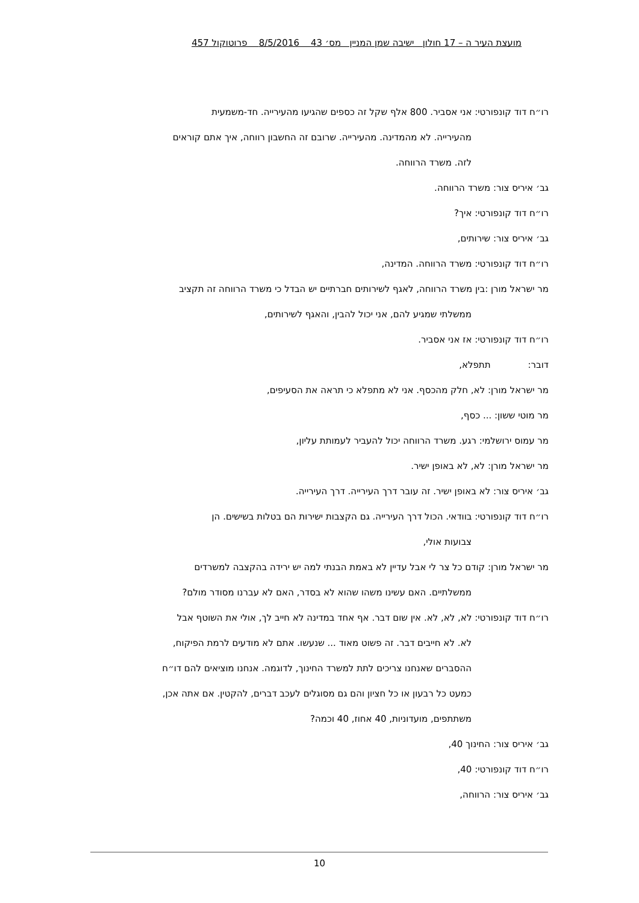מועצת העיר ה – 17 חולון ישיבה שמן המניין מס׳ 43 8/5/2016 פרוטוקול 457
רו״ח דוד קונפורטי: אני אסביר. 800 אלף שקל זה כספים שהגיעו מהעירייה. חד-משמעית
מהעירייה. לא מהמדינה. מהעירייה. שרובם זה החשבון רווחה, איך אתם קוראים
לזה. משרד הרווחה.
גב׳ איריס צור: משרד הרווחה.
רו״ח דוד קונפורטי: איך?
גב׳ איריס צור: שירותים,
רו״ח דוד קונפורטי: משרד הרווחה. המדינה,
מר ישראל מורן :בין משרד הרווחה, לאגף לשירותים חברתיים יש הבדל כי משרד הרווחה זה תקציב
ממשלתי שמגיע להם, אני יכול להבין, והאגף לשירותים,
רו״ח דוד קונפורטי: אז אני אסביר.
דובר: תתפלא,
מר ישראל מורן: לא, חלק מהכסף. אני לא מתפלא כי תראה את הסעיפים,
מר מוטי ששון: ... כסף,
מר עמוס ירושלמי: רגע. משרד הרווחה יכול להעביר לעמותת עליון,
מר ישראל מורן: לא, לא באופן ישיר.
גב׳ איריס צור: לא באופן ישיר. זה עובר דרך העירייה. דרך העירייה.
רו״ח דוד קונפורטי: בוודאי. הכול דרך העירייה. גם הקצבות ישירות הם בטלות בשישים. הן
צבועות אולי,
מר ישראל מורן: קודם כל צר לי אבל עדיין לא באמת הבנתי למה יש ירידה בהקצבה למשרדים
ממשלתיים. האם עשינו משהו שהוא לא בסדר, האם לא עברנו מסודר מולם?
רו״ח דוד קונפורטי: לא, לא, לא. אין שום דבר. אף אחד במדינה לא חייב לך, אולי את השוטף אבל
לא. לא חייבים דבר. זה פשוט מאוד ... שנעשו. אתם לא מודעים לרמת הפיקוח,
ההסברים שאנחנו צריכים לתת למשרד החינוך, לדוגמה. אנחנו מוציאים להם דו״ח
כמעט כל רבעון או כל חציון והם גם מסוגלים לעכב דברים, להקטין. אם אתה אכן,
משתתפים, מועדוניות, 40 אחוז, 40 וכמה?
גב׳ איריס צור: החינוך 40,
רו״ח דוד קונפורטי: 40,
גב׳ איריס צור: הרווחה,
10